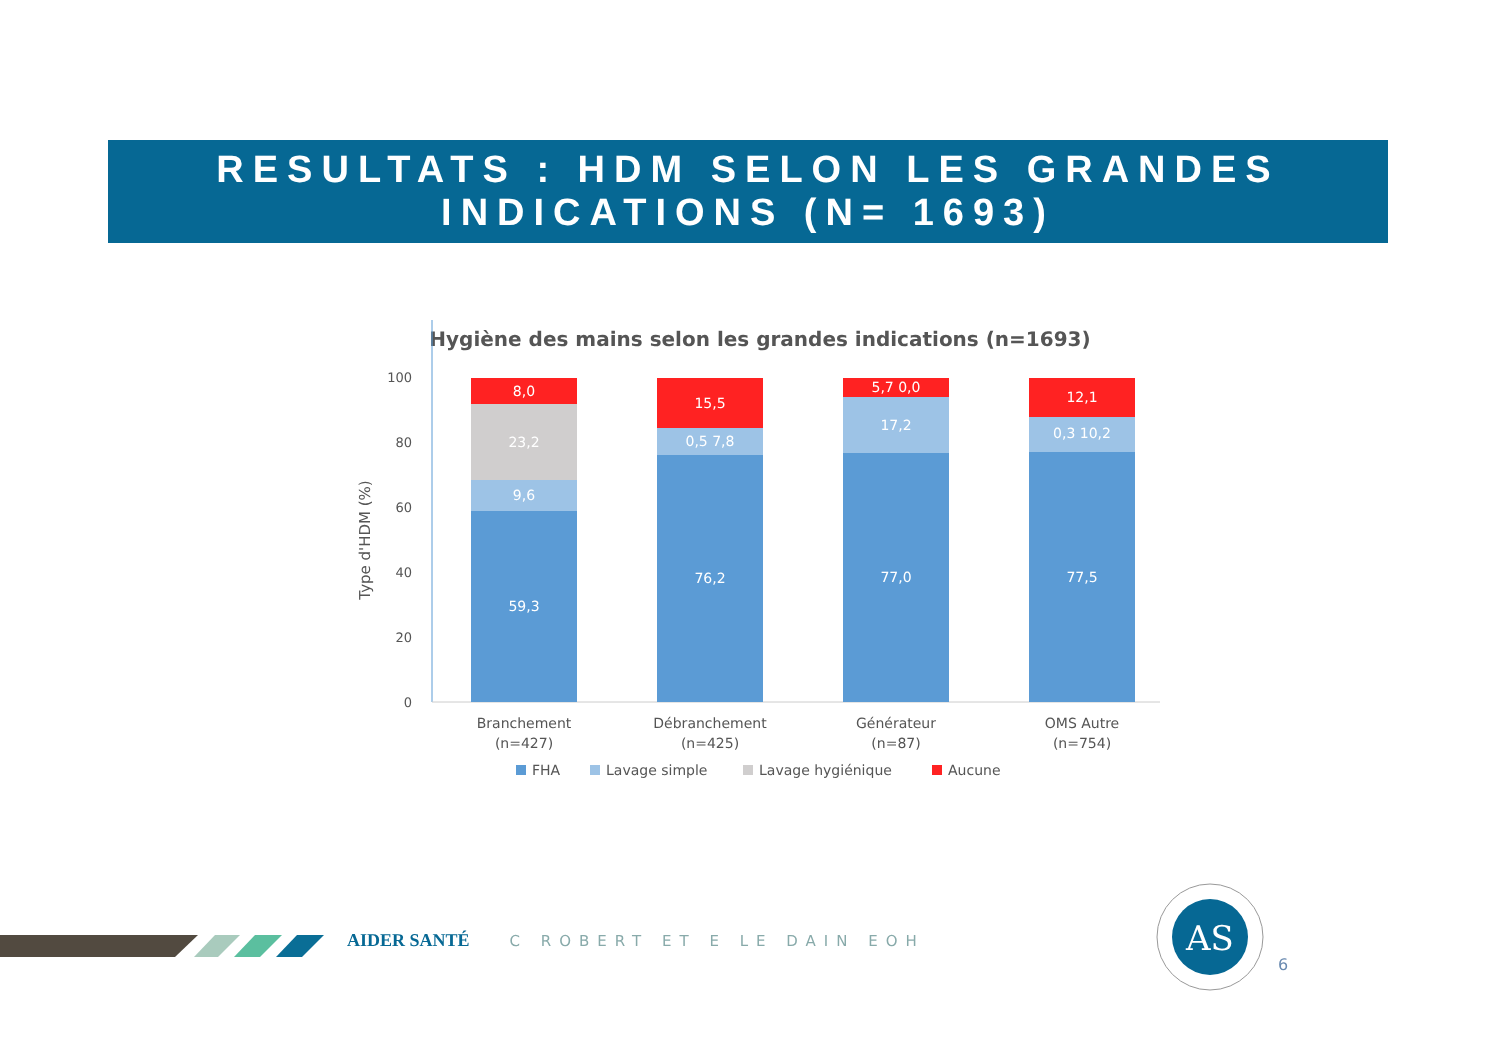RESULTATS : HDM SELON LES GRANDES
INDICATIONS (N= 1693)
Hygiène des mains selon les grandes indications (n=1693)
Type d'HDM (%)
100
80
60
40
20
0
8,0
23,2
9,6
59,3
15,5
0,5 7,8
76,2
5,7 0,0
17,2
77,0
12,1
0,3 10,2
77,5
Branchement
(n=427)
Débranchement
(n=425)
Générateur
(n=87)
OMS Autre
(n=754)
FHA
Lavage simple
Lavage hygiénique
Aucune
AIDER SANTÉ C ROBERT ET E LE DAIN EOH
AS
6